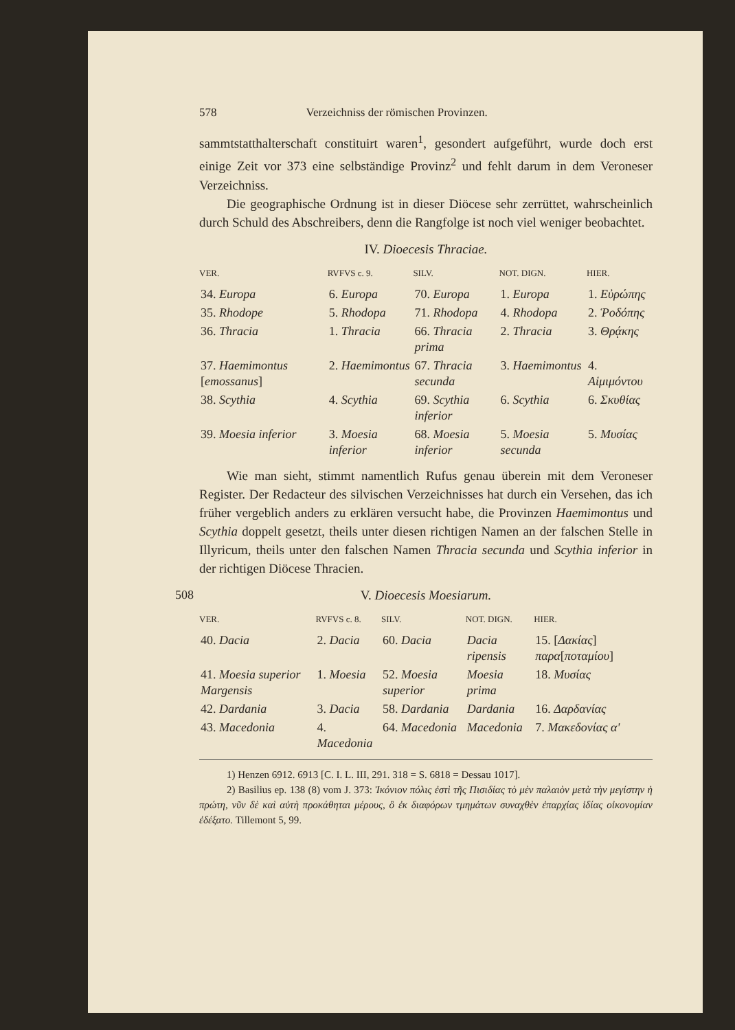578 Verzeichniss der römischen Provinzen.
sammtstatthalterschaft constituirt waren<sup>1</sup>, gesondert aufgeführt, wurde doch erst einige Zeit vor 373 eine selbständige Provinz<sup>2</sup> und fehlt darum in dem Veroneser Verzeichniss.
Die geographische Ordnung ist in dieser Diöcese sehr zerrüttet, wahrscheinlich durch Schuld des Abschreibers, denn die Rangfolge ist noch viel weniger beobachtet.
IV. Dioecesis Thraciae.
| VER. | RVFVS c. 9. | SILV. | NOT. DIGN. | HIER. |
| --- | --- | --- | --- | --- |
| 34. Europa | 6. Europa | 70. Europa | 1. Europa | 1. Εὐρώπης |
| 35. Rhodope | 5. Rhodopa | 71. Rhodopa | 4. Rhodopa | 2. Ῥοδόπης |
| 36. Thracia | 1. Thracia | 66. Thracia prima | 2. Thracia | 3. Θρᾴκης |
| 37. Haemimontus [ emossanus ] | 2. Haemimontus | 67. Thracia secunda | 3. Haemimontus | 4. Αἱμιμόντου |
| 38. Scythia | 4. Scythia | 69. Scythia inferior | 6. Scythia | 6. Σκυθίας |
| 39. Moesia inferior | 3. Moesia inferior | 68. Moesia inferior | 5. Moesia secunda | 5. Μυσίας |
Wie man sieht, stimmt namentlich Rufus genau überein mit dem Veroneser Register. Der Redacteur des silvischen Verzeichnisses hat durch ein Versehen, das ich früher vergeblich anders zu erklären versucht habe, die Provinzen Haemimontus und Scythia doppelt gesetzt, theils unter diesen richtigen Namen an der falschen Stelle in Illyricum, theils unter den falschen Namen Thracia secunda und Scythia inferior in der richtigen Diöcese Thracien.
508 V. Dioecesis Moesiarum.
| VER. | RVFVS c. 8. | SILV. | NOT. DIGN. | HIER. |
| --- | --- | --- | --- | --- |
| 40. Dacia | 2. Dacia | 60. Dacia | Dacia ripensis | 15. [ Δακίας ] παρα [ ποταμίου ] |
| 41. Moesia superior Margensis | 1. Moesia | 52. Moesia superior | Moesia prima | 18. Μυσίας |
| 42. Dardania | 3. Dacia | 58. Dardania | Dardania | 16. Δαρδανίας |
| 43. Macedonia | 4. Macedonia | 64. Macedonia | Macedonia | 7. Μακεδονίας α' |
1) Henzen 6912. 6913 [C. I. L. III, 291. 318 = S. 6818 = Dessau 1017].
2) Basilius ep. 138 (8) vom J. 373: Ἰκόνιον πόλις ἐστὶ τῆς Πισιδίας τὸ μὲν παλαιὸν μετὰ τὴν μεγίστην ἡ πρώτη, νῦν δὲ καὶ αὐτὴ προκάθηται μέρους, ὃ ἐκ διαφόρων τμημάτων συναχθὲν ἐπαρχίας ἰδίας οἰκονομίαν ἐδέξατο. Tillemont 5, 99.